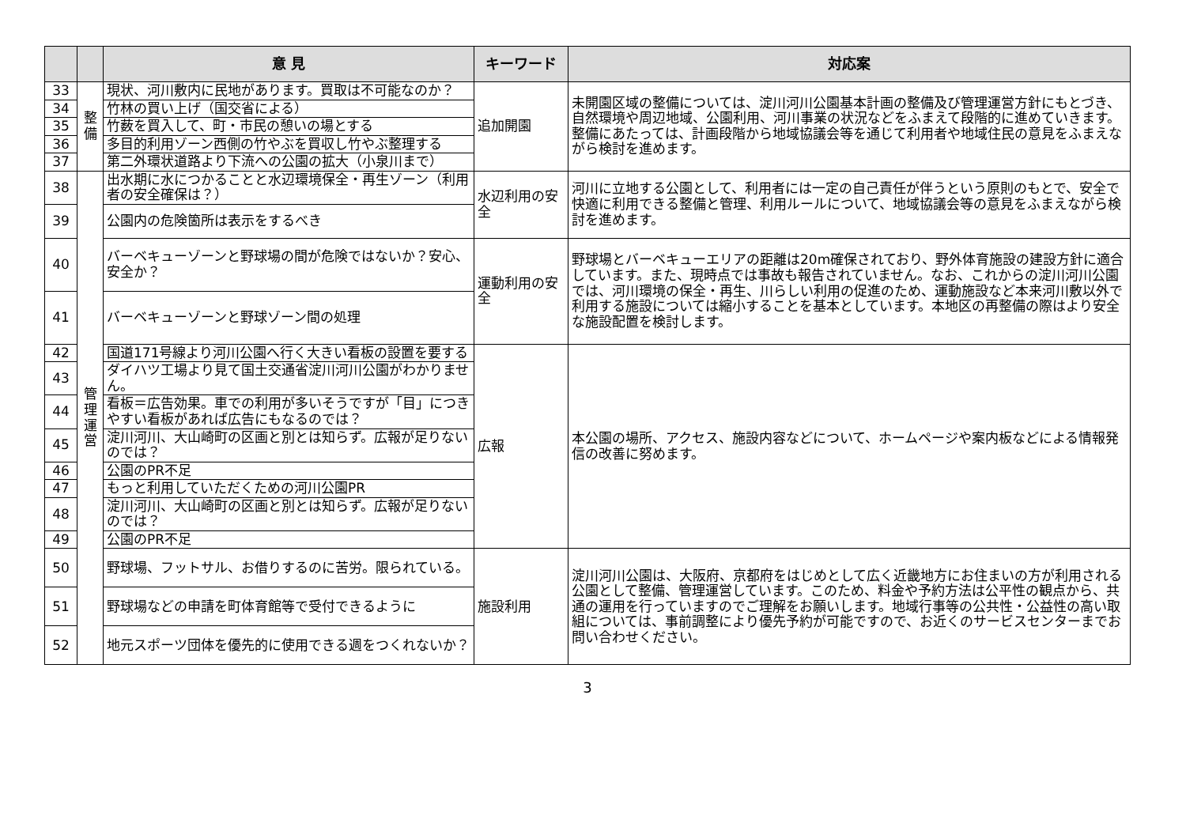| | | 意 見 | キーワード | 対応案 |
| --- | --- | --- | --- | --- |
| 33 | 整 備 | 現状、河川敷内に民地があります。買取は不可能なのか？ | 追加開園 | 未開園区域の整備については、淀川河川公園基本計画の整備及び管理運営方針にもとづき、自然環境や周辺地域、公園利用、河川事業の状況などをふまえて段階的に進めていきます。整備にあたっては、計画段階から地域協議会等を通じて利用者や地域住民の意見をふまえながら検討を進めます。 |
| 34 | | 竹林の買い上げ（国交省による） | | |
| 35 | | 竹薮を買入して、町・市民の憩いの場とする | | |
| 36 | | 多目的利用ゾーン西側の竹やぶを買収し竹やぶ整理する | | |
| 37 | | 第二外環状道路より下流への公園の拡大（小泉川まで） | | |
| 38 | 管 理 運 営 | 出水期に水につかることと水辺環境保全・再生ゾーン（利用者の安全確保は？） | 水辺利用の安全 | 河川に立地する公園として、利用者には一定の自己責任が伴うという原則のもとで、安全で快適に利用できる整備と管理、利用ルールについて、地域協議会等の意見をふまえながら検討を進めます。 |
| 39 | | 公園内の危険箇所は表示をするべき | | |
| 40 | | バーベキューゾーンと野球場の間が危険ではないか？安心、安全か？ | 運動利用の安全 | 野球場とバーベキューエリアの距離は20m確保されており、野外体育施設の建設方針に適合しています。また、現時点では事故も報告されていません。なお、これからの淀川河川公園では、河川環境の保全・再生、川らしい利用の促進のため、運動施設など本来河川敷以外で利用する施設については縮小することを基本としています。本地区の再整備の際はより安全な施設配置を検討します。 |
| 41 | | バーベキューゾーンと野球ゾーン間の処理 | | |
| 42 | | 国道171号線より河川公園へ行く大きい看板の設置を要する | 広報 | 本公園の場所、アクセス、施設内容などについて、ホームページや案内板などによる情報発信の改善に努めます。 |
| 43 | | ダイハツ工場より見て国土交通省淀川河川公園がわかりません。 | | |
| 44 | | 看板＝広告効果。車での利用が多いそうですが「目」につきやすい看板があれば広告にもなるのでは？ | | |
| 45 | | 淀川河川、大山崎町の区画と別とは知らず。広報が足りないのでは？ | | |
| 46 | | 公園のPR不足 | | |
| 47 | | もっと利用していただくための河川公園PR | | |
| 48 | | 淀川河川、大山崎町の区画と別とは知らず。広報が足りないのでは？ | | |
| 49 | | 公園のPR不足 | | |
| 50 | | 野球場、フットサル、お借りするのに苦労。限られている。 | 施設利用 | 淀川河川公園は、大阪府、京都府をはじめとして広く近畿地方にお住まいの方が利用される公園として整備、管理運営しています。このため、料金や予約方法は公平性の観点から、共通の運用を行っていますのでご理解をお願いします。地域行事等の公共性・公益性の高い取組については、事前調整により優先予約が可能ですので、お近くのサービスセンターまでお問い合わせください。 |
| 51 | | 野球場などの申請を町体育館等で受付できるように | | |
| 52 | | 地元スポーツ団体を優先的に使用できる週をつくれないか？ | | |
3